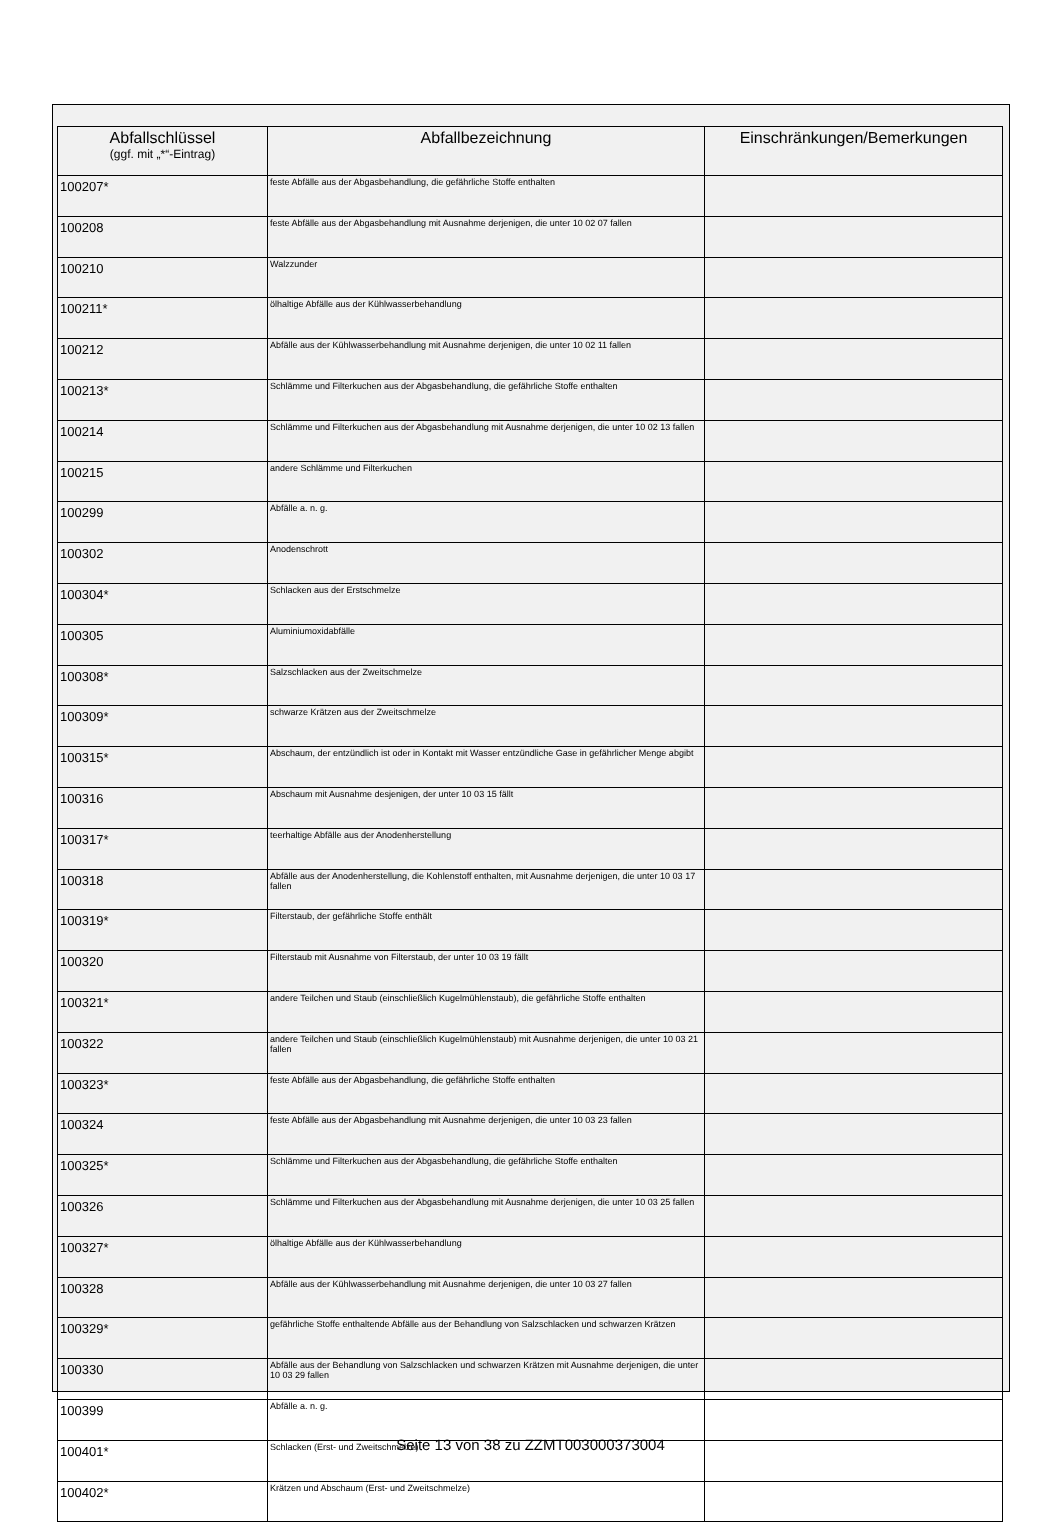| Abfallschlüssel (ggf. mit „*“-Eintrag) | Abfallbezeichnung | Einschränkungen/Bemerkungen |
| --- | --- | --- |
| 100207* | feste Abfälle aus der Abgasbehandlung, die gefährliche Stoffe enthalten | |
| 100208 | feste Abfälle aus der Abgasbehandlung mit Ausnahme derjenigen, die unter 10 02 07 fallen | |
| 100210 | Walzzunder | |
| 100211* | ölhaltige Abfälle aus der Kühlwasserbehandlung | |
| 100212 | Abfälle aus der Kühlwasserbehandlung mit Ausnahme derjenigen, die unter 10 02 11 fallen | |
| 100213* | Schlämme und Filterkuchen aus der Abgasbehandlung, die gefährliche Stoffe enthalten | |
| 100214 | Schlämme und Filterkuchen aus der Abgasbehandlung mit Ausnahme derjenigen, die unter 10 02 13 fallen | |
| 100215 | andere Schlämme und Filterkuchen | |
| 100299 | Abfälle a. n. g. | |
| 100302 | Anodenschrott | |
| 100304* | Schlacken aus der Erstschmelze | |
| 100305 | Aluminiumoxidabfälle | |
| 100308* | Salzschlacken aus der Zweitschmelze | |
| 100309* | schwarze Krätzen aus der Zweitschmelze | |
| 100315* | Abschaum, der entzündlich ist oder in Kontakt mit Wasser entzündliche Gase in gefährlicher Menge abgibt | |
| 100316 | Abschaum mit Ausnahme desjenigen, der unter 10 03 15 fällt | |
| 100317* | teerhaltige Abfälle aus der Anodenherstellung | |
| 100318 | Abfälle aus der Anodenherstellung, die Kohlenstoff enthalten, mit Ausnahme derjenigen, die unter 10 03 17 fallen | |
| 100319* | Filterstaub, der gefährliche Stoffe enthält | |
| 100320 | Filterstaub mit Ausnahme von Filterstaub, der unter 10 03 19 fällt | |
| 100321* | andere Teilchen und Staub (einschließlich Kugelmühlenstaub), die gefährliche Stoffe enthalten | |
| 100322 | andere Teilchen und Staub (einschließlich Kugelmühlenstaub) mit Ausnahme derjenigen, die unter 10 03 21 fallen | |
| 100323* | feste Abfälle aus der Abgasbehandlung, die gefährliche Stoffe enthalten | |
| 100324 | feste Abfälle aus der Abgasbehandlung mit Ausnahme derjenigen, die unter 10 03 23 fallen | |
| 100325* | Schlämme und Filterkuchen aus der Abgasbehandlung, die gefährliche Stoffe enthalten | |
| 100326 | Schlämme und Filterkuchen aus der Abgasbehandlung mit Ausnahme derjenigen, die unter 10 03 25 fallen | |
| 100327* | ölhaltige Abfälle aus der Kühlwasserbehandlung | |
| 100328 | Abfälle aus der Kühlwasserbehandlung mit Ausnahme derjenigen, die unter 10 03 27 fallen | |
| 100329* | gefährliche Stoffe enthaltende Abfälle aus der Behandlung von Salzschlacken und schwarzen Krätzen | |
| 100330 | Abfälle aus der Behandlung von Salzschlacken und schwarzen Krätzen mit Ausnahme derjenigen, die unter 10 03 29 fallen | |
| 100399 | Abfälle a. n. g. | |
| 100401* | Schlacken (Erst- und Zweitschmelze) | |
| 100402* | Krätzen und Abschaum (Erst- und Zweitschmelze) | |
Seite 13 von 38 zu ZZMT003000373004